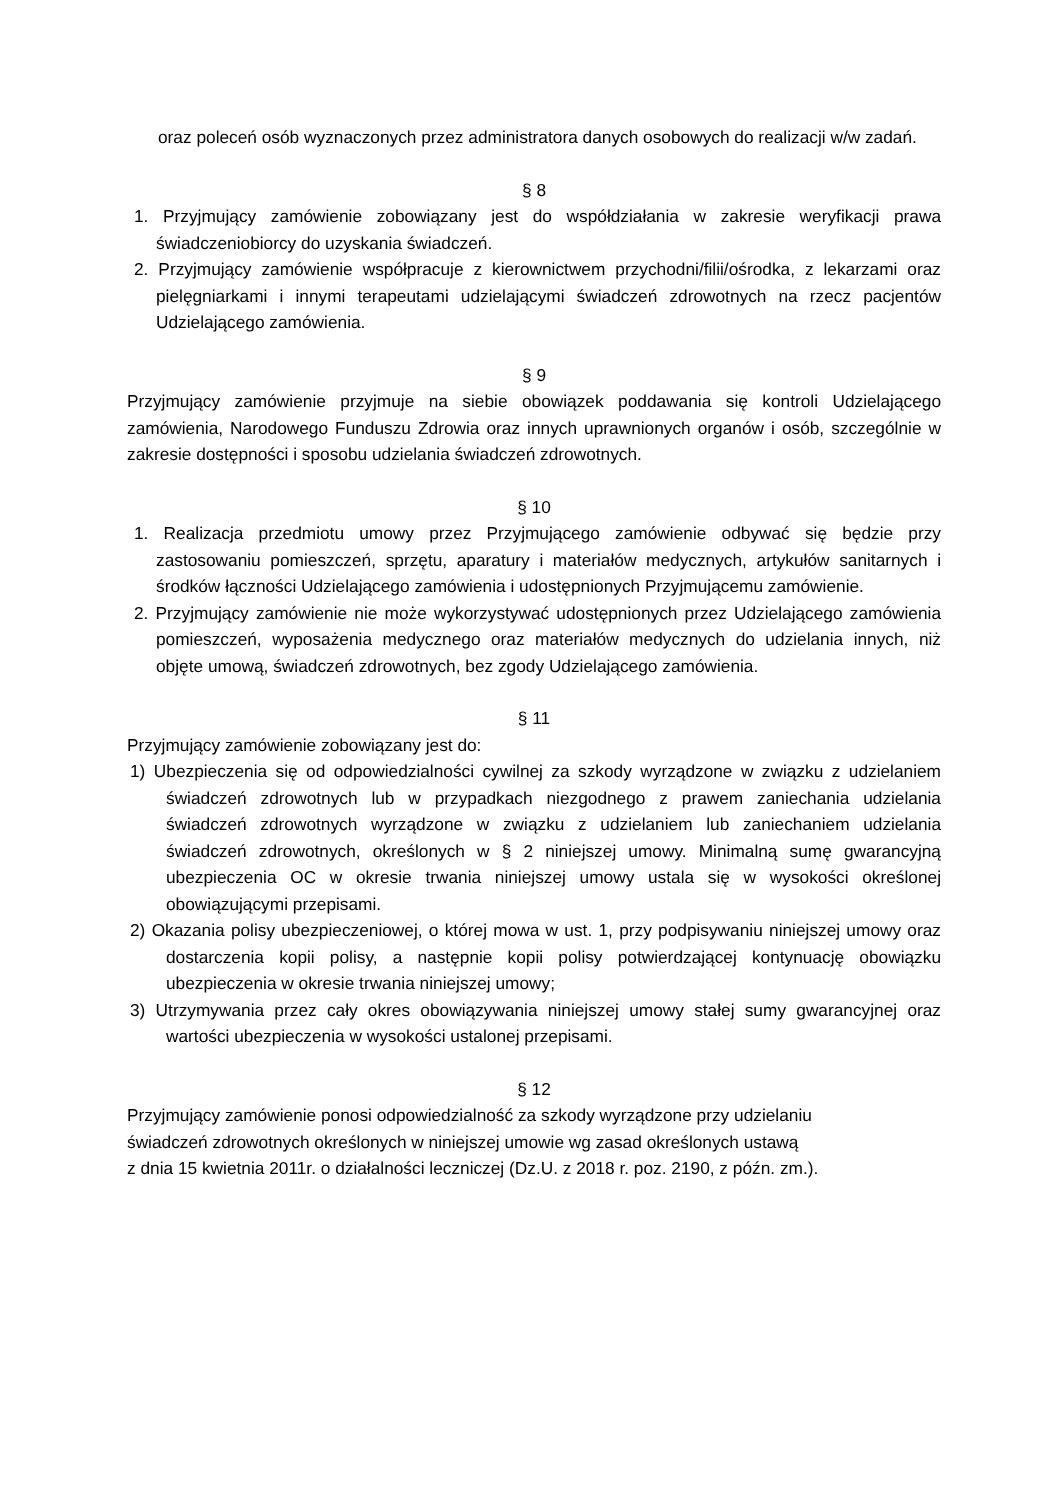oraz poleceń osób wyznaczonych przez administratora danych osobowych do realizacji w/w zadań.
§ 8
1. Przyjmujący zamówienie zobowiązany jest do współdziałania w zakresie weryfikacji prawa świadczeniobiorcy do uzyskania świadczeń.
2. Przyjmujący zamówienie współpracuje z kierownictwem przychodni/filii/ośrodka, z lekarzami oraz pielęgniarkami i innymi terapeutami udzielającymi świadczeń zdrowotnych na rzecz pacjentów Udzielającego zamówienia.
§ 9
Przyjmujący zamówienie przyjmuje na siebie obowiązek poddawania się kontroli Udzielającego zamówienia, Narodowego Funduszu Zdrowia oraz innych uprawnionych organów i osób, szczególnie w zakresie dostępności i sposobu udzielania świadczeń zdrowotnych.
§ 10
1. Realizacja przedmiotu umowy przez Przyjmującego zamówienie odbywać się będzie przy zastosowaniu pomieszczeń, sprzętu, aparatury i materiałów medycznych, artykułów sanitarnych i środków łączności Udzielającego zamówienia i udostępnionych Przyjmującemu zamówienie.
2. Przyjmujący zamówienie nie może wykorzystywać udostępnionych przez Udzielającego zamówienia pomieszczeń, wyposażenia medycznego oraz materiałów medycznych do udzielania innych, niż objęte umową, świadczeń zdrowotnych, bez zgody Udzielającego zamówienia.
§ 11
Przyjmujący zamówienie zobowiązany jest do:
1) Ubezpieczenia się od odpowiedzialności cywilnej za szkody wyrządzone w związku z udzielaniem świadczeń zdrowotnych lub w przypadkach niezgodnego z prawem zaniechania udzielania świadczeń zdrowotnych wyrządzone w związku z udzielaniem lub zaniechaniem udzielania świadczeń zdrowotnych, określonych w § 2 niniejszej umowy. Minimalną sumę gwarancyjną ubezpieczenia OC w okresie trwania niniejszej umowy ustala się w wysokości określonej obowiązującymi przepisami.
2) Okazania polisy ubezpieczeniowej, o której mowa w ust. 1, przy podpisywaniu niniejszej umowy oraz dostarczenia kopii polisy, a następnie kopii polisy potwierdzającej kontynuację obowiązku ubezpieczenia w okresie trwania niniejszej umowy;
3) Utrzymywania przez cały okres obowiązywania niniejszej umowy stałej sumy gwarancyjnej oraz wartości ubezpieczenia w wysokości ustalonej przepisami.
§ 12
Przyjmujący zamówienie ponosi odpowiedzialność za szkody wyrządzone przy udzielaniu
świadczeń zdrowotnych określonych w niniejszej umowie wg zasad określonych ustawą
z dnia 15 kwietnia 2011r. o działalności leczniczej (Dz.U. z 2018 r. poz. 2190, z późn. zm.).